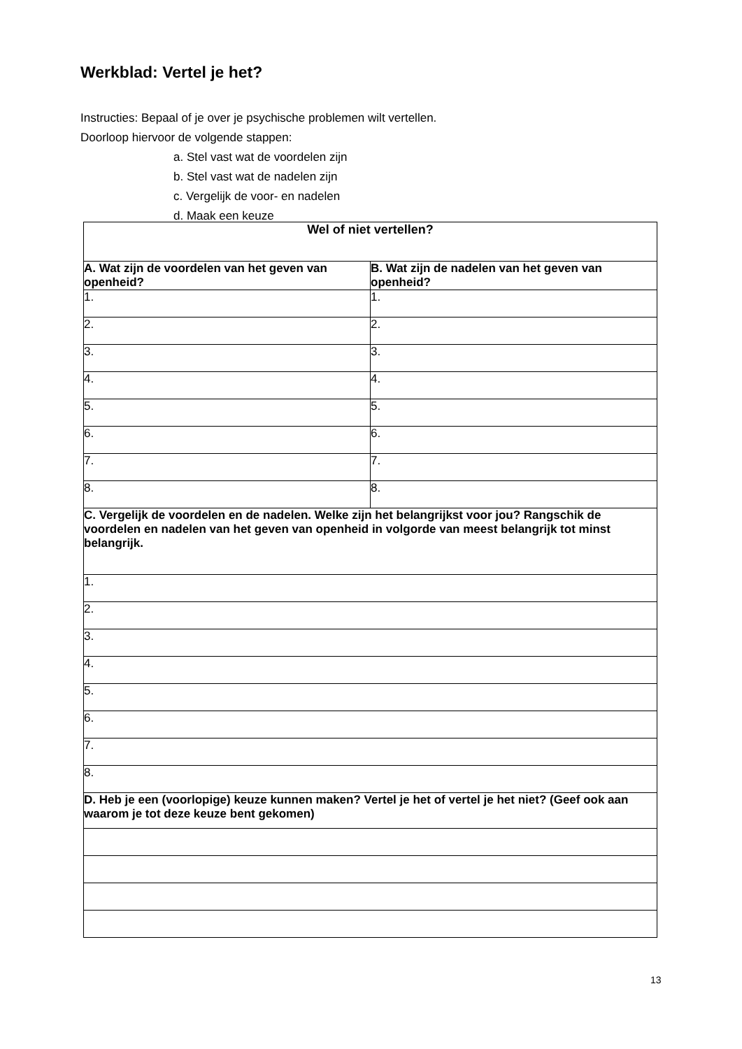Werkblad: Vertel je het?
Instructies: Bepaal of je over je psychische problemen wilt vertellen.
Doorloop hiervoor de volgende stappen:
a. Stel vast wat de voordelen zijn
b. Stel vast wat de nadelen zijn
c. Vergelijk de voor- en nadelen
d. Maak een keuze
| Wel of niet vertellen? | |
| --- | --- |
| A. Wat zijn de voordelen van het geven van openheid? | B. Wat zijn de nadelen van het geven van openheid? |
| 1. | 1. |
| 2. | 2. |
| 3. | 3. |
| 4. | 4. |
| 5. | 5. |
| 6. | 6. |
| 7. | 7. |
| 8. | 8. |
| C. Vergelijk de voordelen en de nadelen. Welke zijn het belangrijkst voor jou? Rangschik de voordelen en nadelen van het geven van openheid in volgorde van meest belangrijk tot minst belangrijk. | |
| 1. | |
| 2. | |
| 3. | |
| 4. | |
| 5. | |
| 6. | |
| 7. | |
| 8. | |
| D. Heb je een (voorlopige) keuze kunnen maken? Vertel je het of vertel je het niet? (Geef ook aan waarom je tot deze keuze bent gekomen) | |
13